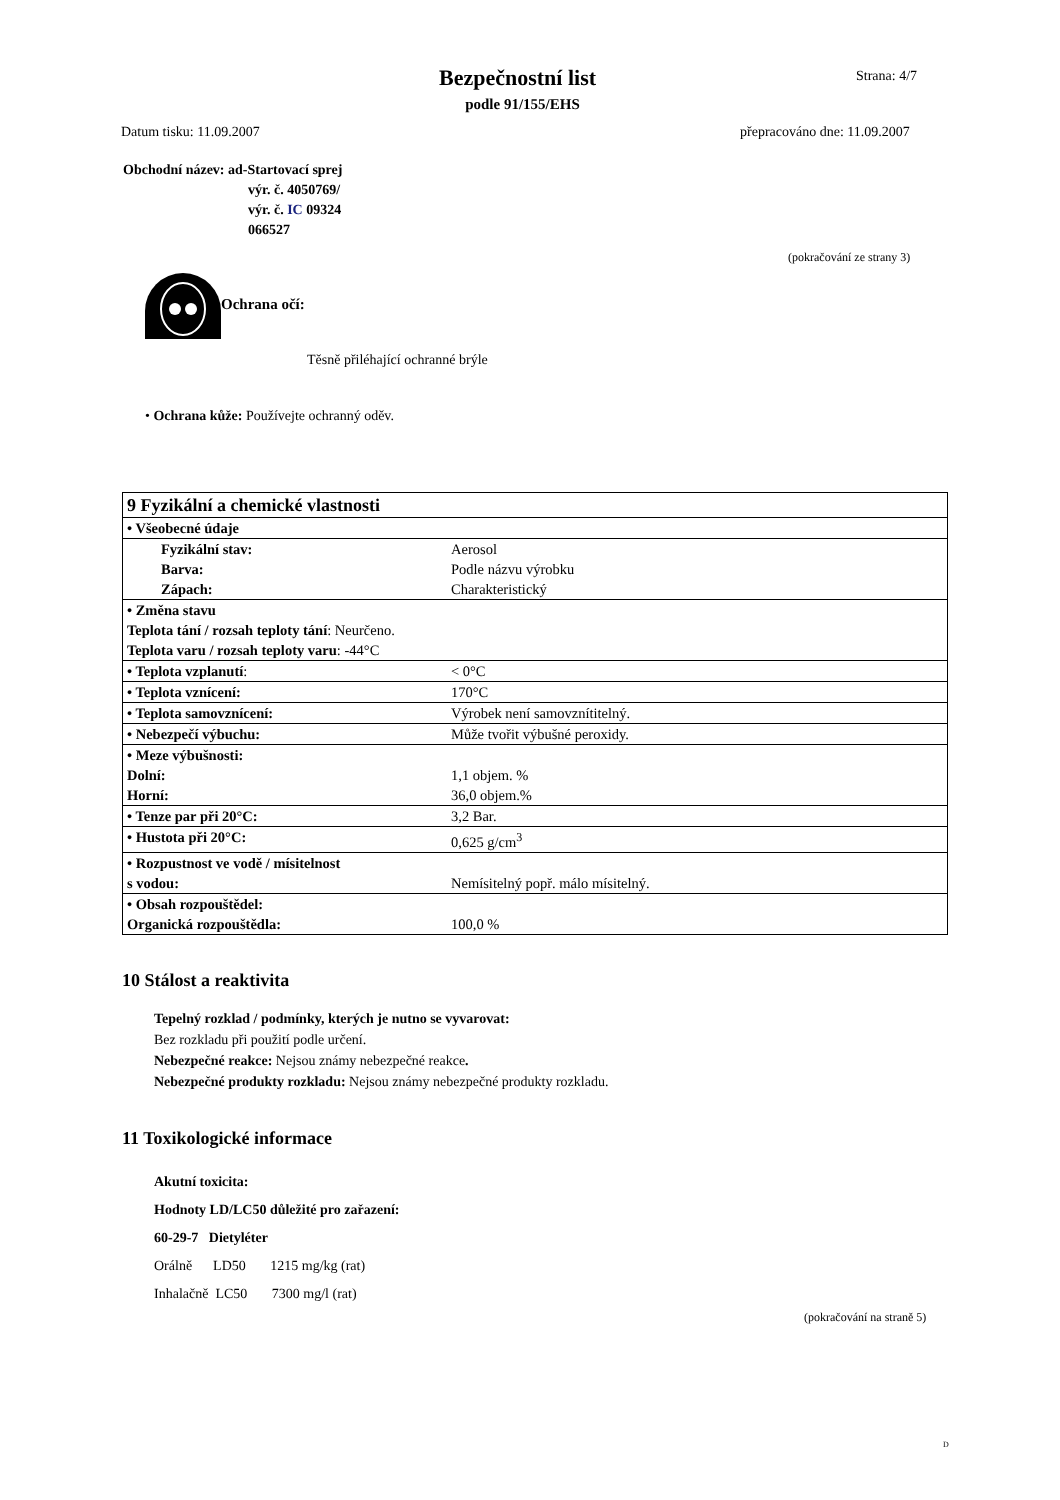Bezpečnostní list
podle 91/155/EHS
Strana: 4/7
Datum tisku: 11.09.2007 přepracováno dne: 11.09.2007
Obchodní název: ad-Startovací sprej
výr. č. 4050769/
výr. č. IC 09324
066527
(pokračování ze strany 3)
Ochrana očí:
Těsně přiléhající ochranné brýle
• Ochrana kůže: Používejte ochranný oděv.
| 9 Fyzikální a chemické vlastnosti | |
| • Všeobecné údaje | |
| Fyzikální stav: | Aerosol |
| Barva: | Podle názvu výrobku |
| Zápach: | Charakteristický |
| • Změna stavu | |
| Teplota tání / rozsah teploty tání : Neurčeno. | |
| Teplota varu / rozsah teploty varu : -44°C | |
| • Teplota vzplanutí : | < 0°C |
| • Teplota vznícení: | 170°C |
| • Teplota samovznícení: | Výrobek není samovznítitelný. |
| • Nebezpečí výbuchu: | Může tvořit výbušné peroxidy. |
| • Meze výbušnosti: | |
| Dolní: | 1,1 objem. % |
| Horní: | 36,0 objem.% |
| • Tenze par při 20°C: | 3,2 Bar. |
| • Hustota při 20°C: | 0,625 g/cm<sup>3</sup> |
| • Rozpustnost ve vodě / mísitelnost | |
| s vodou: | Nemísitelný popř. málo mísitelný. |
| • Obsah rozpouštědel: | |
| Organická rozpouštědla: | 100,0 % |
10 Stálost a reaktivita
Tepelný rozklad / podmínky, kterých je nutno se vyvarovat:
Bez rozkladu při použití podle určení.
Nebezpečné reakce: Nejsou známy nebezpečné reakce.
Nebezpečné produkty rozkladu: Nejsou známy nebezpečné produkty rozkladu.
11 Toxikologické informace
Akutní toxicita:
Hodnoty LD/LC50 důležité pro zařazení:
60-29-7 Dietyléter
Orálně LD50 1215 mg/kg (rat)
Inhalačně LC50 7300 mg/l (rat)
(pokračování na straně 5)
D